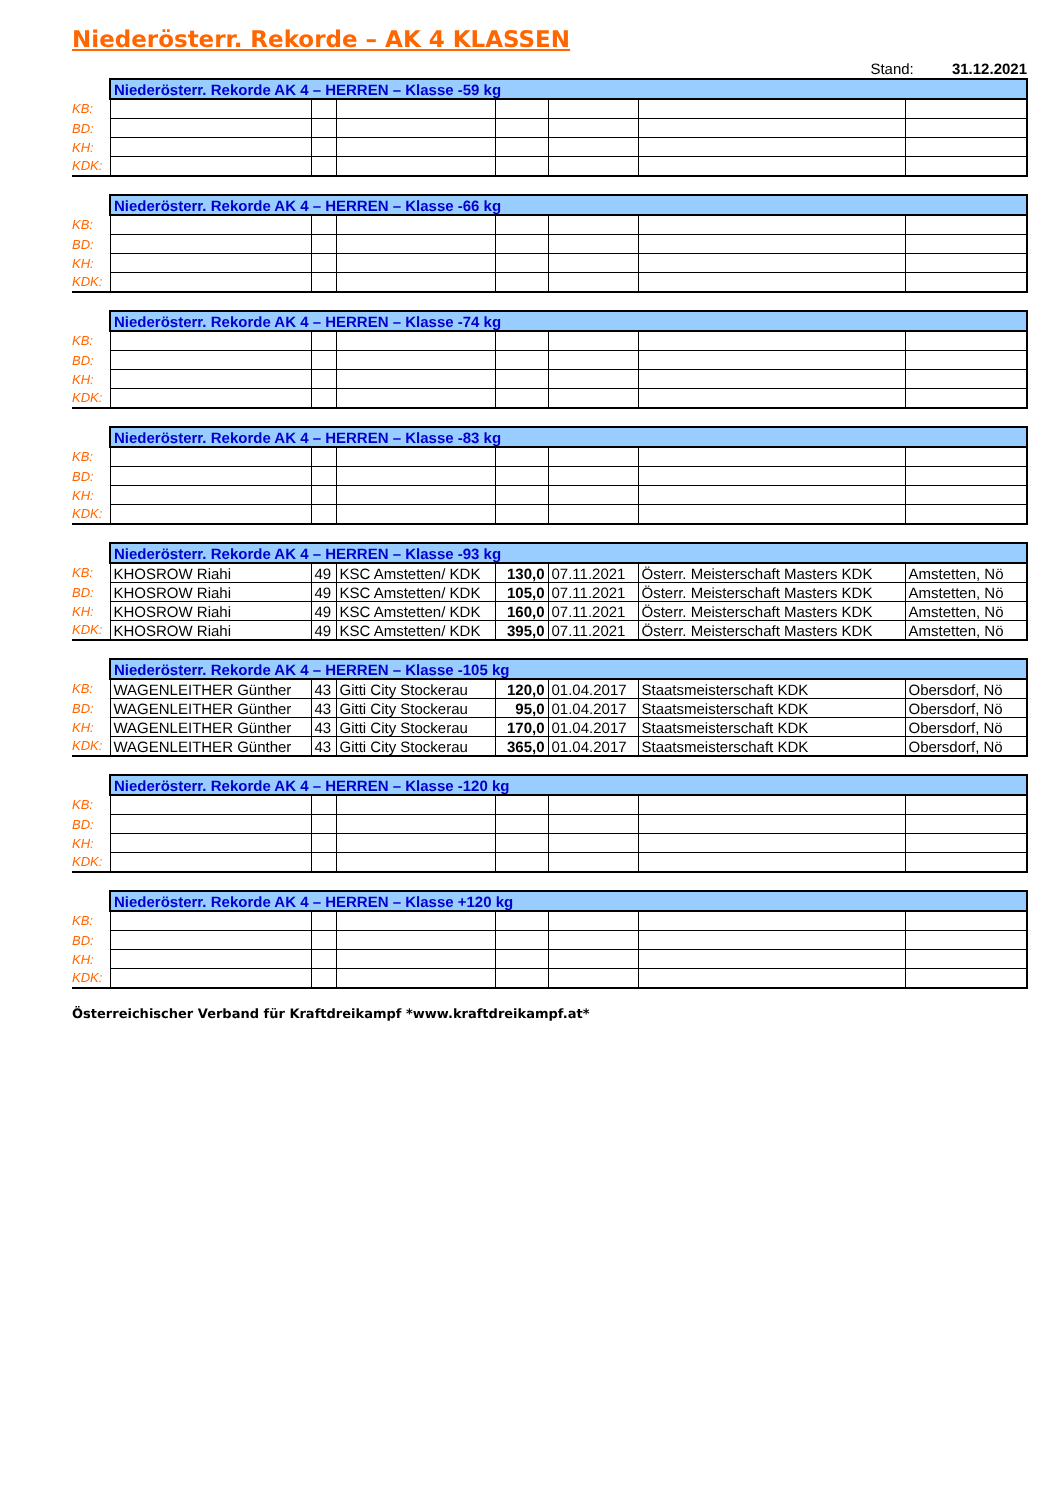Niederösterr. Rekorde – AK 4 KLASSEN
Stand: 31.12.2021
| | Niederösterr. Rekorde AK 4 – HERREN – Klasse -59 kg | | | | | | |
| KB: | | | | | | | |
| BD: | | | | | | | |
| KH: | | | | | | | |
| KDK: | | | | | | | |
| | Niederösterr. Rekorde AK 4 – HERREN – Klasse -66 kg | | | | | | |
| KB: | | | | | | | |
| BD: | | | | | | | |
| KH: | | | | | | | |
| KDK: | | | | | | | |
| | Niederösterr. Rekorde AK 4 – HERREN – Klasse -74 kg | | | | | | |
| KB: | | | | | | | |
| BD: | | | | | | | |
| KH: | | | | | | | |
| KDK: | | | | | | | |
| | Niederösterr. Rekorde AK 4 – HERREN – Klasse -83 kg | | | | | | |
| KB: | | | | | | | |
| BD: | | | | | | | |
| KH: | | | | | | | |
| KDK: | | | | | | | |
| | Niederösterr. Rekorde AK 4 – HERREN – Klasse -93 kg | | | | | | |
| KB: | KHOSROW Riahi | 49 | KSC Amstetten/ KDK | 130,0 | 07.11.2021 | Österr. Meisterschaft Masters KDK | Amstetten, Nö |
| BD: | KHOSROW Riahi | 49 | KSC Amstetten/ KDK | 105,0 | 07.11.2021 | Österr. Meisterschaft Masters KDK | Amstetten, Nö |
| KH: | KHOSROW Riahi | 49 | KSC Amstetten/ KDK | 160,0 | 07.11.2021 | Österr. Meisterschaft Masters KDK | Amstetten, Nö |
| KDK: | KHOSROW Riahi | 49 | KSC Amstetten/ KDK | 395,0 | 07.11.2021 | Österr. Meisterschaft Masters KDK | Amstetten, Nö |
| | Niederösterr. Rekorde AK 4 – HERREN – Klasse -105 kg | | | | | | |
| KB: | WAGENLEITHER Günther | 43 | Gitti City Stockerau | 120,0 | 01.04.2017 | Staatsmeisterschaft KDK | Obersdorf, Nö |
| BD: | WAGENLEITHER Günther | 43 | Gitti City Stockerau | 95,0 | 01.04.2017 | Staatsmeisterschaft KDK | Obersdorf, Nö |
| KH: | WAGENLEITHER Günther | 43 | Gitti City Stockerau | 170,0 | 01.04.2017 | Staatsmeisterschaft KDK | Obersdorf, Nö |
| KDK: | WAGENLEITHER Günther | 43 | Gitti City Stockerau | 365,0 | 01.04.2017 | Staatsmeisterschaft KDK | Obersdorf, Nö |
| | Niederösterr. Rekorde AK 4 – HERREN – Klasse -120 kg | | | | | | |
| KB: | | | | | | | |
| BD: | | | | | | | |
| KH: | | | | | | | |
| KDK: | | | | | | | |
| | Niederösterr. Rekorde AK 4 – HERREN – Klasse +120 kg | | | | | | |
| KB: | | | | | | | |
| BD: | | | | | | | |
| KH: | | | | | | | |
| KDK: | | | | | | | |
Österreichischer Verband für Kraftdreikampf *www.kraftdreikampf.at*